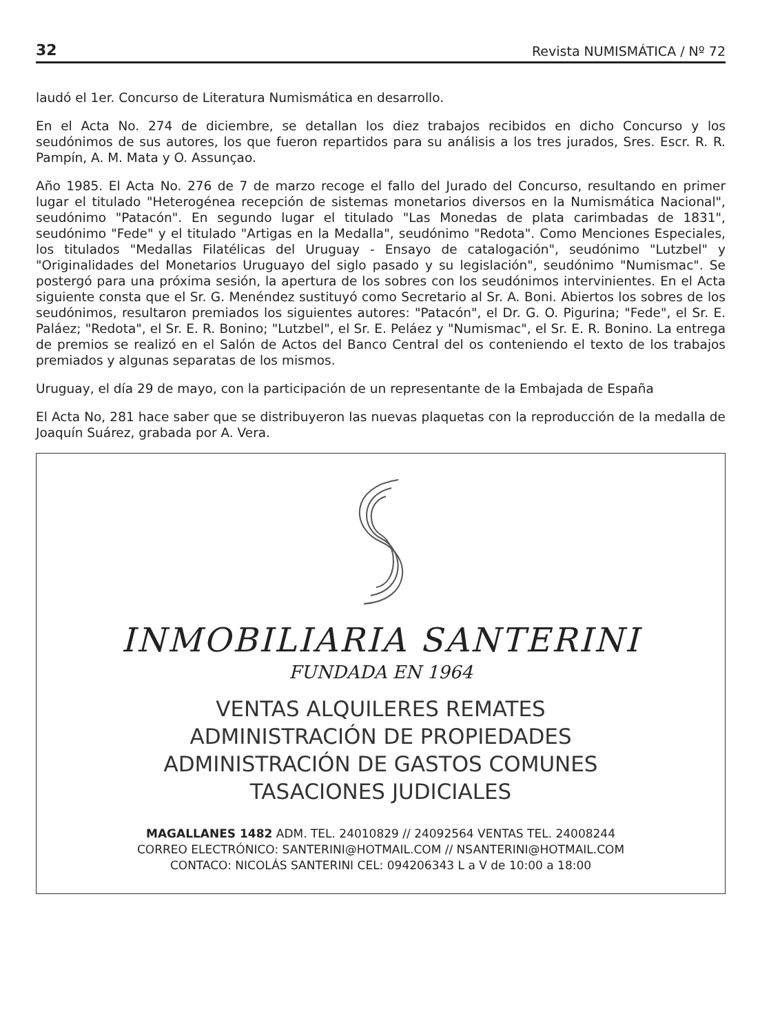32 Revista NUMISMÁTICA / Nº 72
laudó el 1er. Concurso de Literatura Numismática en desarrollo.
En el Acta No. 274 de diciembre, se detallan los diez trabajos recibidos en dicho Concurso y los seudónimos de sus autores, los que fueron repartidos para su análisis a los tres jurados, Sres. Escr. R. R. Pampín, A. M. Mata y O. Assunçao.
Año 1985. El Acta No. 276 de 7 de marzo recoge el fallo del Jurado del Concurso, resultando en primer lugar el titulado "Heterogénea recepción de sistemas monetarios diversos en la Numismática Nacional", seudónimo "Patacón". En segundo lugar el titulado "Las Monedas de plata carimbadas de 1831", seudónimo "Fede" y el titulado "Artigas en la Medalla", seudónimo "Redota". Como Menciones Especiales, los titulados "Medallas Filatélicas del Uruguay - Ensayo de catalogación", seudónimo "Lutzbel" y "Originalidades del Monetarios Uruguayo del siglo pasado y su legislación", seudónimo "Numismac". Se postergó para una próxima sesión, la apertura de los sobres con los seudónimos intervinientes. En el Acta siguiente consta que el Sr. G. Menéndez sustituyó como Secretario al Sr. A. Boni. Abiertos los sobres de los seudónimos, resultaron premiados los siguientes autores: "Patacón", el Dr. G. O. Pigurina; "Fede", el Sr. E. Paláez; "Redota", el Sr. E. R. Bonino; "Lutzbel", el Sr. E. Peláez y "Numismac", el Sr. E. R. Bonino. La entrega de premios se realizó en el Salón de Actos del Banco Central del os conteniendo el texto de los trabajos premiados y algunas separatas de los mismos.
Uruguay, el día 29 de mayo, con la participación de un representante de la Embajada de España
El Acta No, 281 hace saber que se distribuyeron las nuevas plaquetas con la reproducción de la medalla de Joaquín Suárez, grabada por A. Vera.
INMOBILIARIA SANTERINI
FUNDADA EN 1964
VENTAS ALQUILERES REMATES
ADMINISTRACIÓN DE PROPIEDADES
ADMINISTRACIÓN DE GASTOS COMUNES
TASACIONES JUDICIALES
MAGALLANES 1482 ADM. TEL. 24010829 // 24092564 VENTAS TEL. 24008244
CORREO ELECTRÓNICO: SANTERINI@HOTMAIL.COM // NSANTERINI@HOTMAIL.COM
CONTACO: NICOLÁS SANTERINI CEL: 094206343 L a V de 10:00 a 18:00